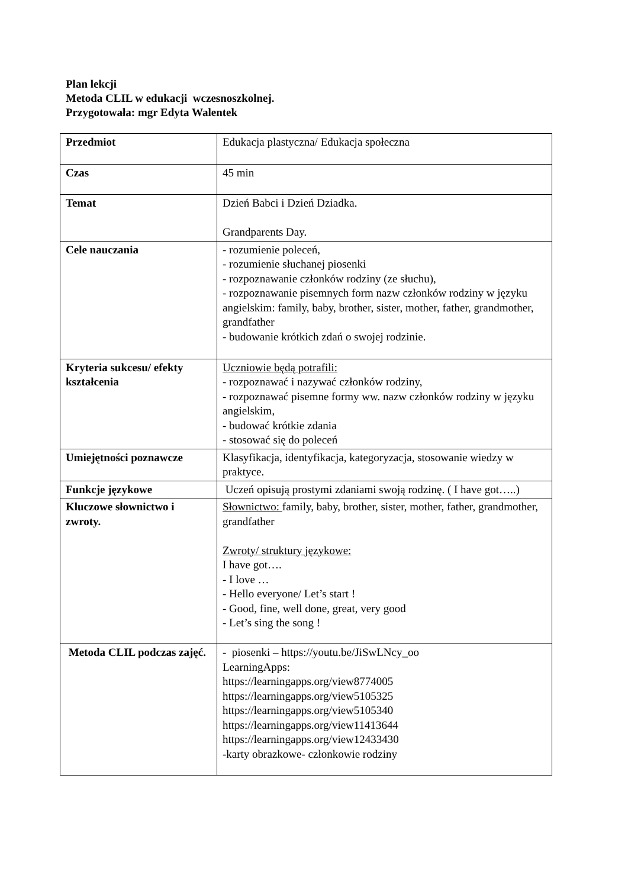Plan lekcji
Metoda CLIL w edukacji wczesnoszkolnej.
Przygotowała: mgr Edyta Walentek
| Przedmiot | Edukacja plastyczna/ Edukacja społeczna |
| Czas | 45 min |
| Temat | Dzień Babci i Dzień Dziadka. Grandparents Day. |
| Cele nauczania | - rozumienie poleceń, - rozumienie słuchanej piosenki - rozpoznawanie członków rodziny (ze słuchu), - rozpoznawanie pisemnych form nazw członków rodziny w języku angielskim: family, baby, brother, sister, mother, father, grandmother, grandfather - budowanie krótkich zdań o swojej rodzinie. |
| Kryteria sukcesu/ efekty kształcenia | Uczniowie będą potrafili: - rozpoznawać i nazywać członków rodziny, - rozpoznawać pisemne formy ww. nazw członków rodziny w języku angielskim, - budować krótkie zdania - stosować się do poleceń |
| Umiejętności poznawcze | Klasyfikacja, identyfikacja, kategoryzacja, stosowanie wiedzy w praktyce. |
| Funkcje językowe | Uczeń opisują prostymi zdaniami swoją rodzinę. ( I have got…..) |
| Kluczowe słownictwo i zwroty. | Słownictwo: family, baby, brother, sister, mother, father, grandmother, grandfather Zwroty/ struktury językowe: I have got…. - I love … - Hello everyone/ Let’s start ! - Good, fine, well done, great, very good - Let’s sing the song ! |
| Metoda CLIL podczas zajęć. | - piosenki – https://youtu.be/JiSwLNcy_oo LearningApps: https://learningapps.org/view8774005 https://learningapps.org/view5105325 https://learningapps.org/view5105340 https://learningapps.org/view11413644 https://learningapps.org/view12433430 -karty obrazkowe- członkowie rodziny |